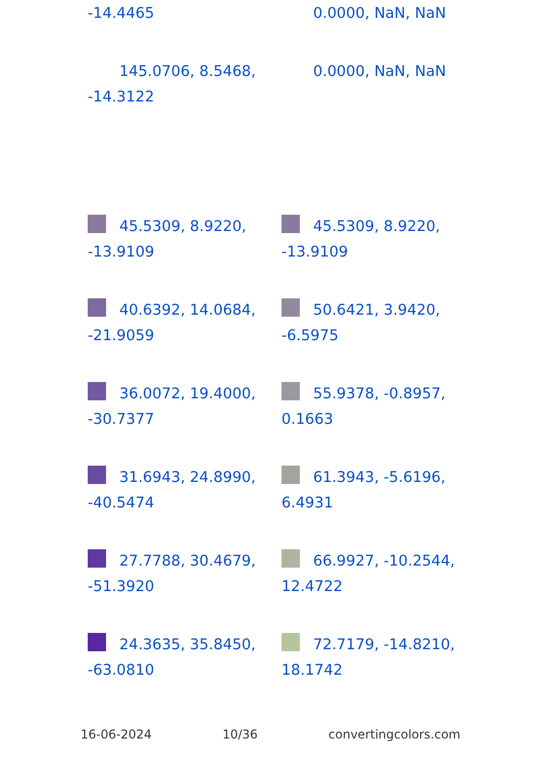-14.4465 0.0000, NaN, NaN
145.0706, 8.5468,
-14.3122
0.0000, NaN, NaN
45.5309, 8.9220,
-13.9109
45.5309, 8.9220,
-13.9109
40.6392, 14.0684,
-21.9059
50.6421, 3.9420,
-6.5975
36.0072, 19.4000,
-30.7377
55.9378, -0.8957,
0.1663
31.6943, 24.8990,
-40.5474
61.3943, -5.6196,
6.4931
27.7788, 30.4679,
-51.3920
66.9927, -10.2544,
12.4722
24.3635, 35.8450,
-63.0810
72.7179, -14.8210,
18.1742
16-06-2024 10/36 convertingcolors.com